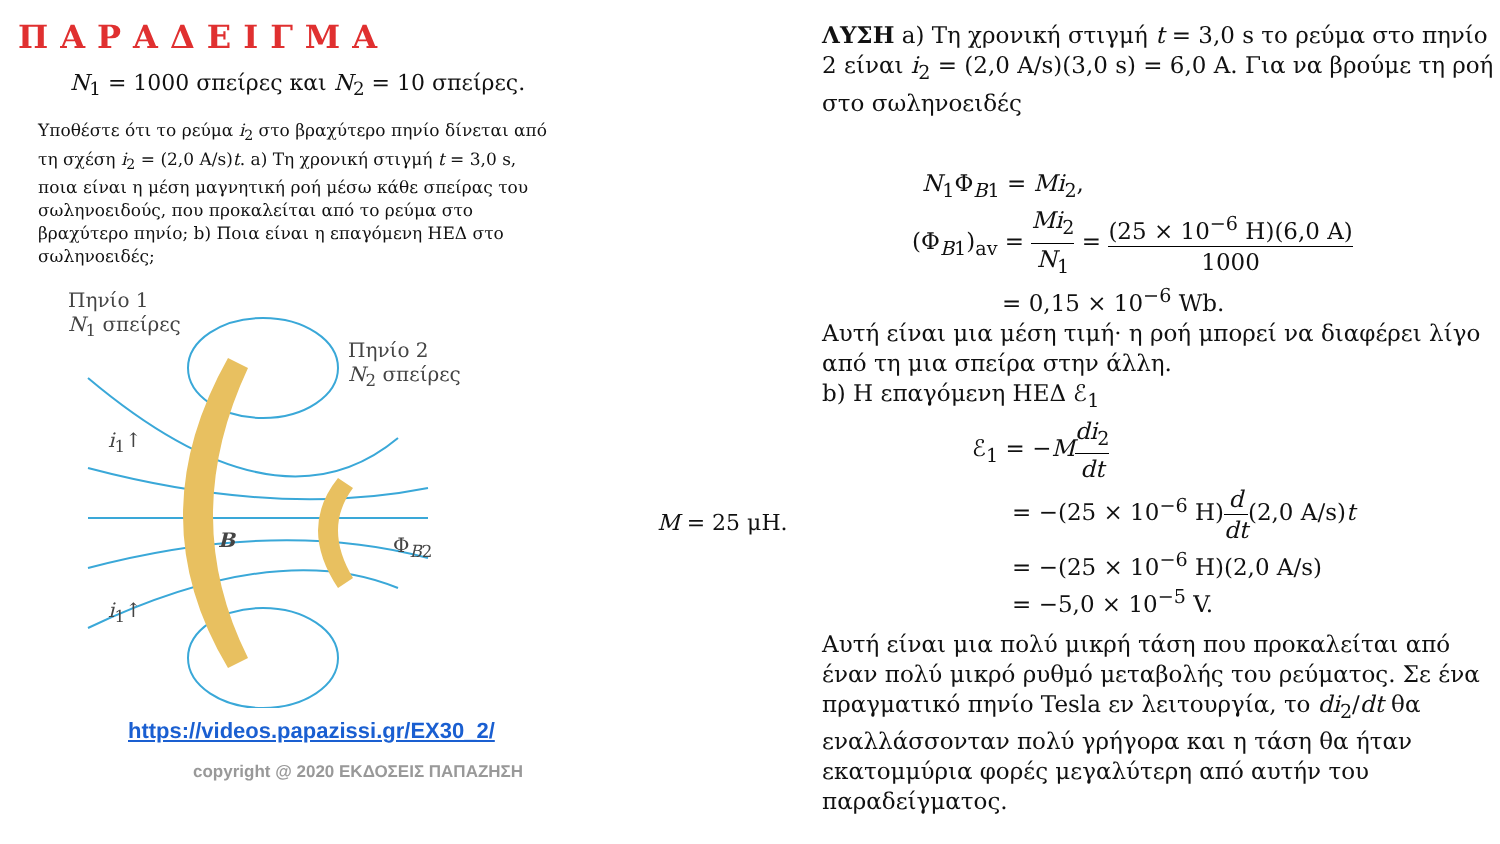ΠΑΡΑΔΕΙΓΜΑ
N<sub>1</sub> = 1000 σπείρες και N<sub>2</sub> = 10 σπείρες.
Υποθέστε ότι το ρεύμα i<sub>2</sub> στο βραχύτερο πηνίο δίνεται από τη σχέση i<sub>2</sub> = (2,0 A/s)t. a) Τη χρονική στιγμή t = 3,0 s, ποια είναι η μέση μαγνητική ροή μέσω κάθε σπείρας του σωληνοειδούς, που προκαλείται από το ρεύμα στο βραχύτερο πηνίο; b) Ποια είναι η επαγόμενη ΗΕΔ στο σωληνοειδές;
Πηνίο 1
N<sub>1</sub> σπείρες
Πηνίο 2
N<sub>2</sub> σπείρες
B Φ<sub>B2</sub>
i<sub>1</sub>↑
i<sub>1</sub>↑
https://videos.papazissi.gr/EX30_2/
copyright @ 2020 ΕΚΔΟΣΕΙΣ ΠΑΠΑΖΗΣΗ
M = 25 μH.
ΛΥΣΗ a) Τη χρονική στιγμή t = 3,0 s το ρεύμα στο πηνίο 2 είναι i<sub>2</sub> = (2,0 A/s)(3,0 s) = 6,0 A. Για να βρούμε τη ροή στο σωληνοειδές
N<sub>1</sub>Φ<sub>B1</sub> = Mi<sub>2</sub>,
(Φ<sub>B1</sub>)<sub>av</sub> = Mi<sub>2</sub> N<sub>1</sub> = (25 × 10<sup>−6</sup> H)(6,0 A) 1000
= 0,15 × 10<sup>−6</sup> Wb.
Αυτή είναι μια μέση τιμή· η ροή μπορεί να διαφέρει λίγο από τη μια σπείρα στην άλλη.
b) Η επαγόμενη ΗΕΔ ℰ<sub>1</sub>
ℰ<sub>1</sub> = −Mdi<sub>2</sub> dt
= −(25 × 10<sup>−6</sup> H)d dt(2,0 A/s)t
= −(25 × 10<sup>−6</sup> H)(2,0 A/s)
= −5,0 × 10<sup>−5</sup> V.
Αυτή είναι μια πολύ μικρή τάση που προκαλείται από έναν πολύ μικρό ρυθμό μεταβολής του ρεύματος. Σε ένα πραγματικό πηνίο Tesla εν λειτουργία, το di<sub>2</sub>/dt θα εναλλάσσονταν πολύ γρήγορα και η τάση θα ήταν εκατομμύρια φορές μεγαλύτερη από αυτήν του παραδείγματος.